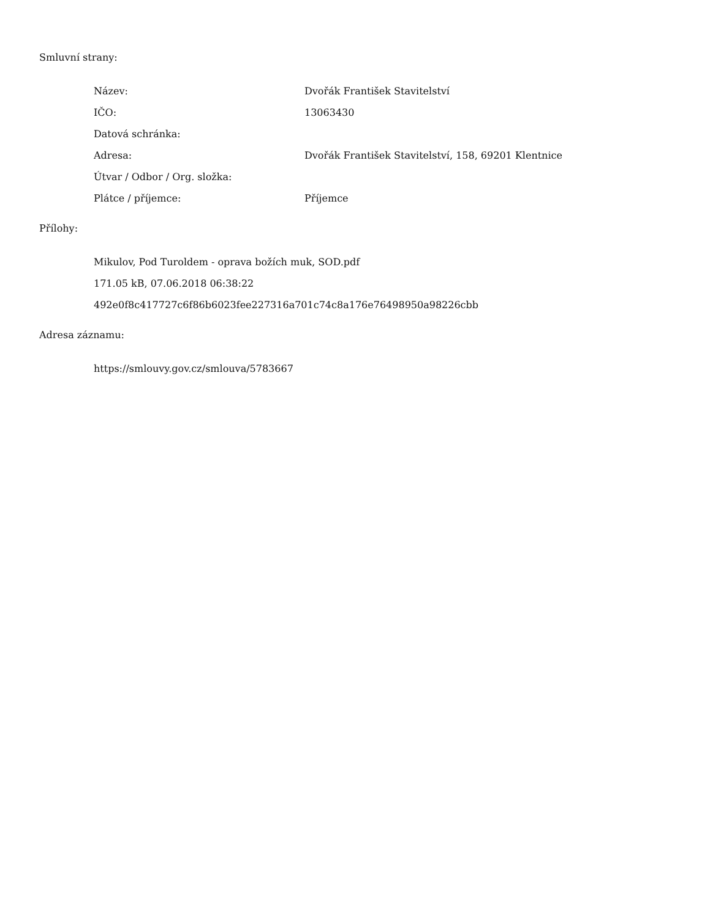Smluvní strany:
| Název: | Dvořák František Stavitelství |
| IČO: | 13063430 |
| Datová schránka: | |
| Adresa: | Dvořák František Stavitelství, 158, 69201 Klentnice |
| Útvar / Odbor / Org. složka: | |
| Plátce / příjemce: | Příjemce |
Přílohy:
Mikulov, Pod Turoldem - oprava božích muk, SOD.pdf
171.05 kB, 07.06.2018 06:38:22
492e0f8c417727c6f86b6023fee227316a701c74c8a176e76498950a98226cbb
Adresa záznamu:
https://smlouvy.gov.cz/smlouva/5783667